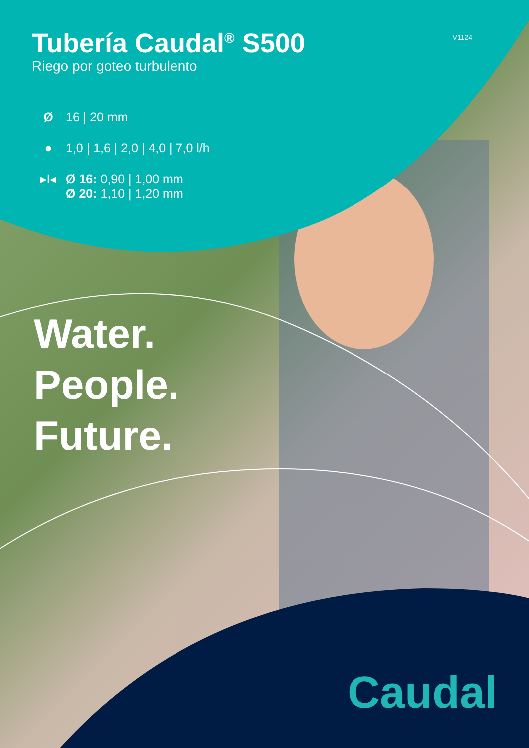Tubería Caudal<sup>®</sup> S500
Riego por goteo turbulento
V1124
Ø 16 | 20 mm
● 1,0 | 1,6 | 2,0 | 4,0 | 7,0 l/h
▸I◂ Ø 16: 0,90 | 1,00 mm
Ø 20: 1,10 | 1,20 mm
Water.
People.
Future.
Caudal